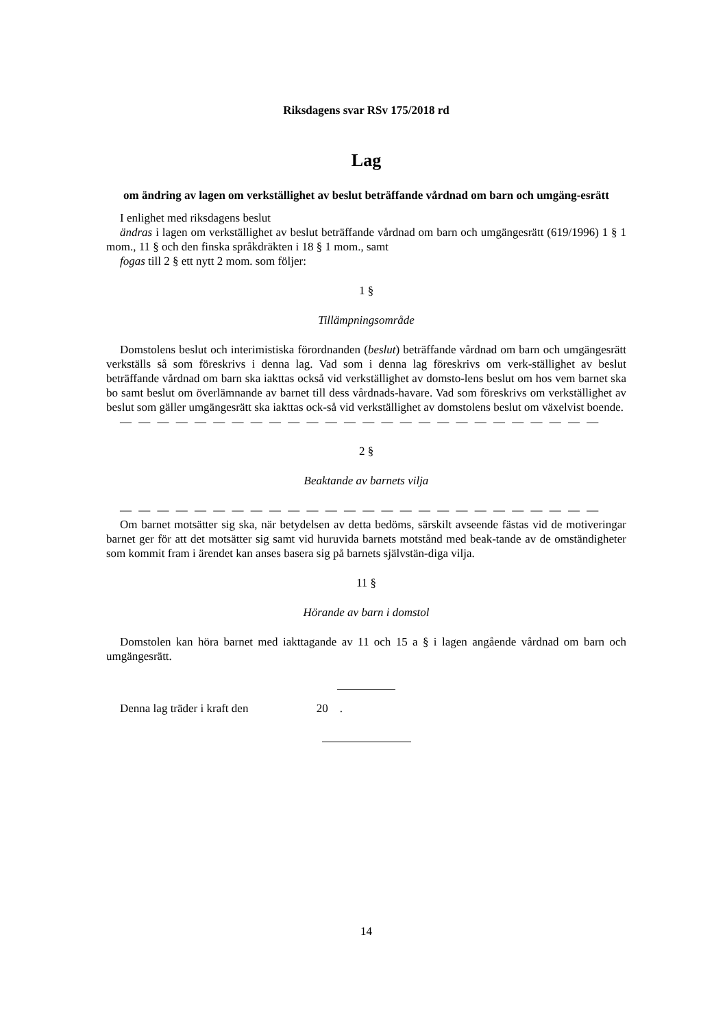Riksdagens svar RSv 175/2018 rd
Lag
om ändring av lagen om verkställighet av beslut beträffande vårdnad om barn och umgäng-esrätt
I enlighet med riksdagens beslut
ändras i lagen om verkställighet av beslut beträffande vårdnad om barn och umgängesrätt (619/1996) 1 § 1 mom., 11 § och den finska språkdräkten i 18 § 1 mom., samt
fogas till 2 § ett nytt 2 mom. som följer:
1 §
Tillämpningsområde
Domstolens beslut och interimistiska förordnanden (beslut) beträffande vårdnad om barn och umgängesrätt verkställs så som föreskrivs i denna lag. Vad som i denna lag föreskrivs om verk-ställighet av beslut beträffande vårdnad om barn ska iakttas också vid verkställighet av domsto-lens beslut om hos vem barnet ska bo samt beslut om överlämnande av barnet till dess vårdnads-havare. Vad som föreskrivs om verkställighet av beslut som gäller umgängesrätt ska iakttas ock-så vid verkställighet av domstolens beslut om växelvist boende.
— — — — — — — — — — — — — — — — — — — — — — — — — —
2 §
Beaktande av barnets vilja
— — — — — — — — — — — — — — — — — — — — — — — — — —
Om barnet motsätter sig ska, när betydelsen av detta bedöms, särskilt avseende fästas vid de motiveringar barnet ger för att det motsätter sig samt vid huruvida barnets motstånd med beak-tande av de omständigheter som kommit fram i ärendet kan anses basera sig på barnets självstän-diga vilja.
11 §
Hörande av barn i domstol
Domstolen kan höra barnet med iakttagande av 11 och 15 a § i lagen angående vårdnad om barn och umgängesrätt.
Denna lag träder i kraft den 20 .
14